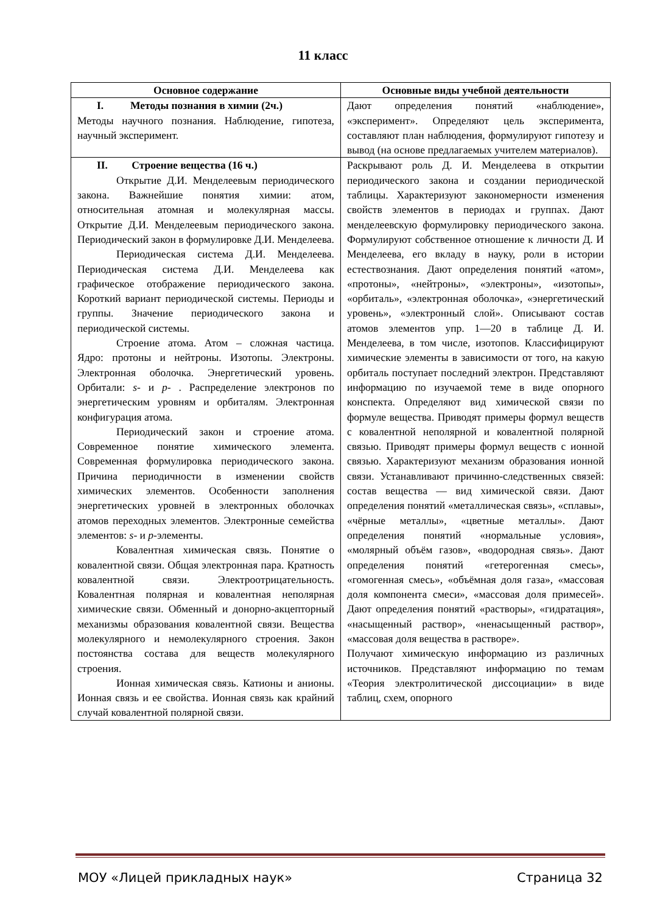11 класс
| Основное содержание | Основные виды учебной деятельности |
| --- | --- |
| I. Методы познания в химии (2ч.) Методы научного познания. Наблюдение, гипотеза, научный эксперимент. | Дают определения понятий «наблюдение», «эксперимент». Определяют цель эксперимента, составляют план наблюдения, формулируют гипотезу и вывод (на основе предлагаемых учителем материалов). |
| II. Строение вещества (16 ч.) Открытие Д.И. Менделеевым периодического закона. Важнейшие понятия химии: атом, относительная атомная и молекулярная массы. Открытие Д.И. Менделеевым периодического закона. Периодический закон в формулировке Д.И. Менделеева. Периодическая система Д.И. Менделеева. Периодическая система Д.И. Менделеева как графическое отображение периодического закона. Короткий вариант периодической системы. Периоды и группы. Значение периодического закона и периодической системы. Строение атома. Атом – сложная частица. Ядро: протоны и нейтроны. Изотопы. Электроны. Электронная оболочка. Энергетический уровень. Орбитали: s - и p - . Распределение электронов по энергетическим уровням и орбиталям. Электронная конфигурация атома. Периодический закон и строение атома. Современное понятие химического элемента. Современная формулировка периодического закона. Причина периодичности в изменении свойств химических элементов. Особенности заполнения энергетических уровней в электронных оболочках атомов переходных элементов. Электронные семейства элементов: s - и p -элементы. Ковалентная химическая связь. Понятие о ковалентной связи. Общая электронная пара. Кратность ковалентной связи. Электроотрицательность. Ковалентная полярная и ковалентная неполярная химические связи. Обменный и донорно-акцепторный механизмы образования ковалентной связи. Вещества молекулярного и немолекулярного строения. Закон постоянства состава для веществ молекулярного строения. Ионная химическая связь. Катионы и анионы. Ионная связь и ее свойства. Ионная связь как крайний случай ковалентной полярной связи. | Раскрывают роль Д. И. Менделеева в открытии периодического закона и создании периодической таблицы. Характеризуют закономерности изменения свойств элементов в периодах и группах. Дают менделеевскую формулировку периодического закона. Формулируют собственное отношение к личности Д. И Менделеева, его вкладу в науку, роли в истории естествознания. Дают определения понятий «атом», «протоны», «нейтроны», «электроны», «изотопы», «орбиталь», «электронная оболочка», «энергетический уровень», «электронный слой». Описывают состав атомов элементов упр. 1—20 в таблице Д. И. Менделеева, в том числе, изотопов. Классифицируют химические элементы в зависимости от того, на какую орбиталь поступает последний электрон. Представляют информацию по изучаемой теме в виде опорного конспекта. Определяют вид химической связи по формуле вещества. Приводят примеры формул веществ с ковалентной неполярной и ковалентной полярной связью. Приводят примеры формул веществ с ионной связью. Характеризуют механизм образования ионной связи. Устанавливают причинно-следственных связей: состав вещества — вид химической связи. Дают определения понятий «металлическая связь», «сплавы», «чёрные металлы», «цветные металлы». Дают определения понятий «нормальные условия», «молярный объём газов», «водородная связь». Дают определения понятий «гетерогенная смесь», «гомогенная смесь», «объёмная доля газа», «массовая доля компонента смеси», «массовая доля примесей». Дают определения понятий «растворы», «гидратация», «насыщенный раствор», «ненасыщенный раствор», «массовая доля вещества в растворе». Получают химическую информацию из различных источников. Представляют информацию по темам «Теория электролитической диссоциации» в виде таблиц, схем, опорного |
МОУ «Лицей прикладных наук» Страница 32